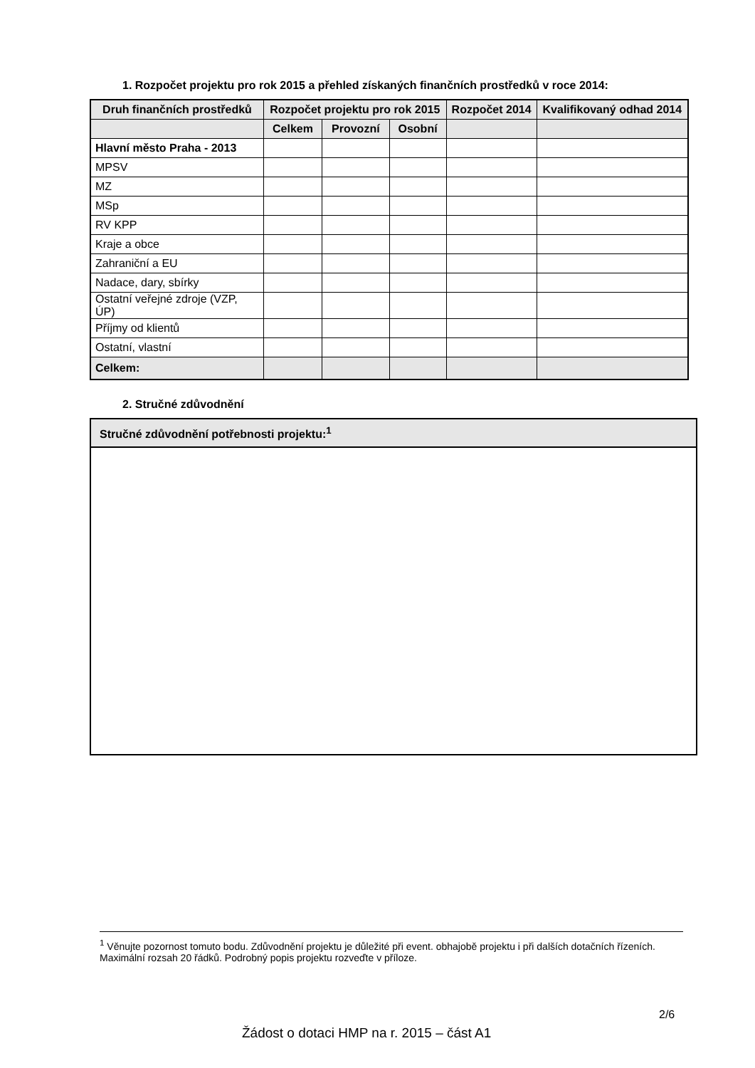1. Rozpočet projektu pro rok 2015 a přehled získaných finančních prostředků v roce 2014:
| Druh finančních prostředků | Rozpočet projektu pro rok 2015 | | | Rozpočet 2014 | Kvalifikovaný odhad 2014 |
| --- | --- | --- | --- | --- | --- |
| | Celkem | Provozní | Osobní | | |
| Hlavní město Praha - 2013 | | | | | |
| MPSV | | | | | |
| MZ | | | | | |
| MSp | | | | | |
| RV KPP | | | | | |
| Kraje a obce | | | | | |
| Zahraniční a EU | | | | | |
| Nadace, dary, sbírky | | | | | |
| Ostatní veřejné zdroje (VZP, ÚP) | | | | | |
| Příjmy od klientů | | | | | |
| Ostatní, vlastní | | | | | |
| Celkem: | | | | | |
2. Stručné zdůvodnění
Stručné zdůvodnění potřebnosti projektu:<sup>1</sup>
<sup>1</sup> Věnujte pozornost tomuto bodu. Zdůvodnění projektu je důležité při event. obhajobě projektu i při dalších dotačních řízeních. Maximální rozsah 20 řádků. Podrobný popis projektu rozveďte v příloze.
2/6
Žádost o dotaci HMP na r. 2015 – část A1